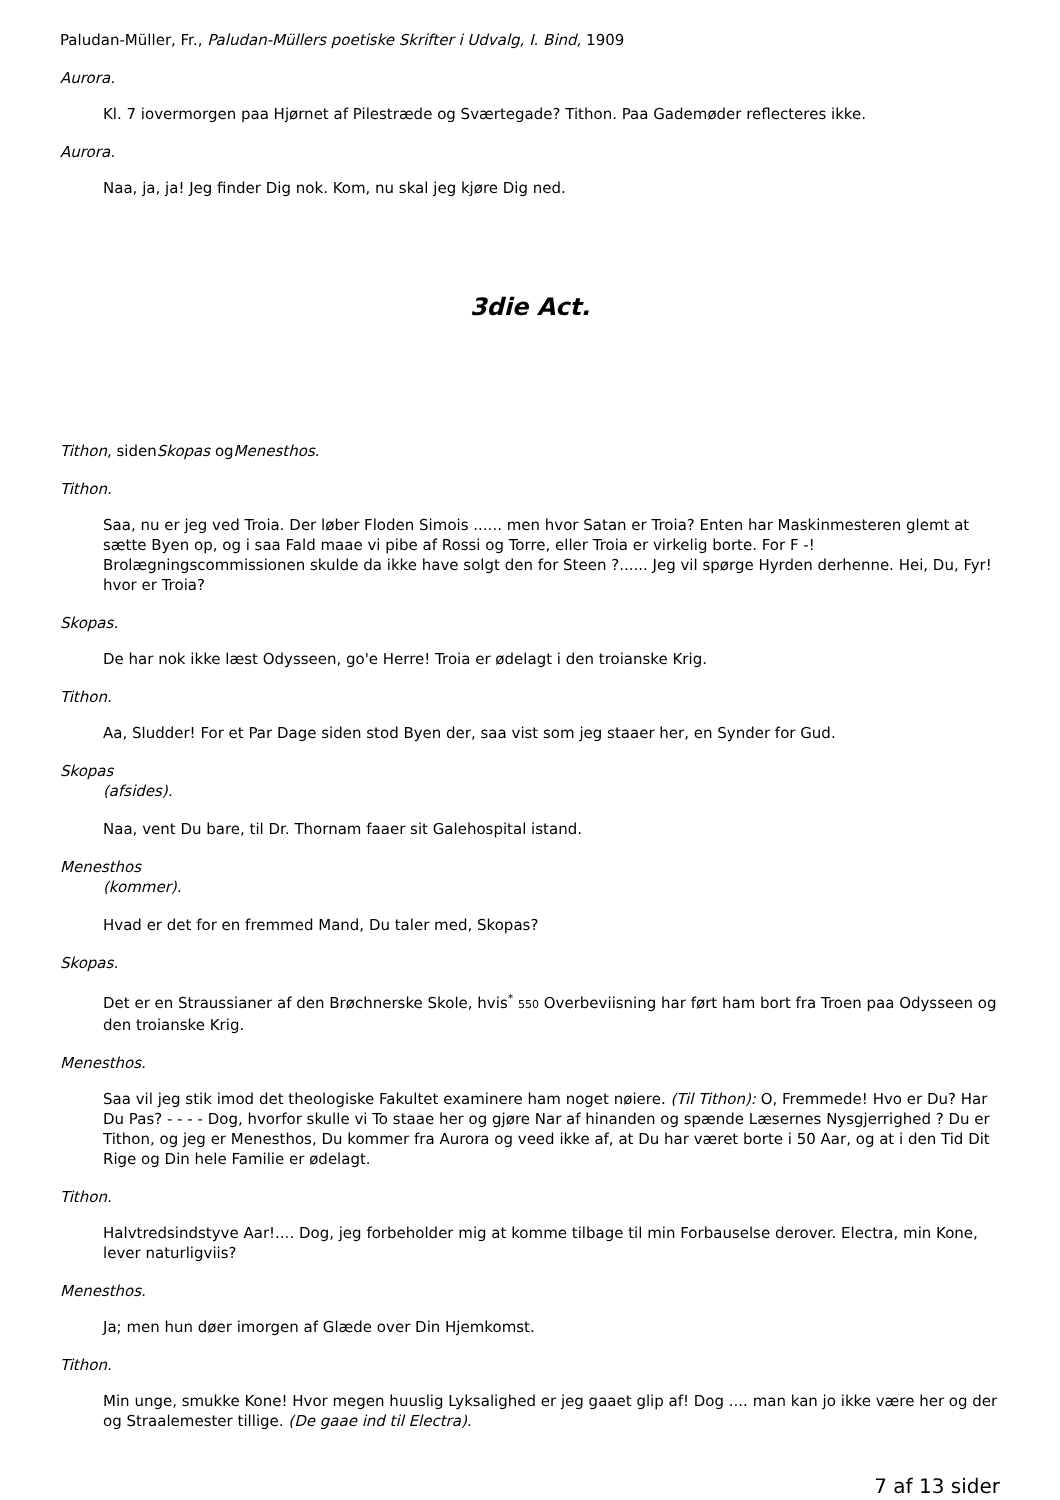Paludan-Müller, Fr., Paludan-Müllers poetiske Skrifter i Udvalg, I. Bind, 1909
Aurora.
Kl. 7 iovermorgen paa Hjørnet af Pilestræde og Sværtegade? Tithon. Paa Gademøder reflecteres ikke.
Aurora.
Naa, ja, ja! Jeg finder Dig nok. Kom, nu skal jeg kjøre Dig ned.
3die Act.
Tithon, sidenSkopas ogMenesthos.
Tithon.
Saa, nu er jeg ved Troia. Der løber Floden Simois ...... men hvor Satan er Troia? Enten har Maskinmesteren glemt at sætte Byen op, og i saa Fald maae vi pibe af Rossi og Torre, eller Troia er virkelig borte. For F -! Brolægningscommissionen skulde da ikke have solgt den for Steen ?...... Jeg vil spørge Hyrden derhenne. Hei, Du, Fyr! hvor er Troia?
Skopas.
De har nok ikke læst Odysseen, go'e Herre! Troia er ødelagt i den troianske Krig.
Tithon.
Aa, Sludder! For et Par Dage siden stod Byen der, saa vist som jeg staaer her, en Synder for Gud.
Skopas
(afsides).
Naa, vent Du bare, til Dr. Thornam faaer sit Galehospital istand.
Menesthos
(kommer).
Hvad er det for en fremmed Mand, Du taler med, Skopas?
Skopas.
Det er en Straussianer af den Brøchnerske Skole, hvis<sup>*</sup> 550 Overbeviisning har ført ham bort fra Troen paa Odysseen og den troianske Krig.
Menesthos.
Saa vil jeg stik imod det theologiske Fakultet examinere ham noget nøiere. (Til Tithon): O, Fremmede! Hvo er Du? Har Du Pas? - - - - Dog, hvorfor skulle vi To staae her og gjøre Nar af hinanden og spænde Læsernes Nysgjerrighed ? Du er Tithon, og jeg er Menesthos, Du kommer fra Aurora og veed ikke af, at Du har været borte i 50 Aar, og at i den Tid Dit Rige og Din hele Familie er ødelagt.
Tithon.
Halvtredsindstyve Aar!.... Dog, jeg forbeholder mig at komme tilbage til min Forbauselse derover. Electra, min Kone, lever naturligviis?
Menesthos.
Ja; men hun døer imorgen af Glæde over Din Hjemkomst.
Tithon.
Min unge, smukke Kone! Hvor megen huuslig Lyksalighed er jeg gaaet glip af! Dog .... man kan jo ikke være her og der og Straalemester tillige. (De gaae ind til Electra).
7 af 13 sider